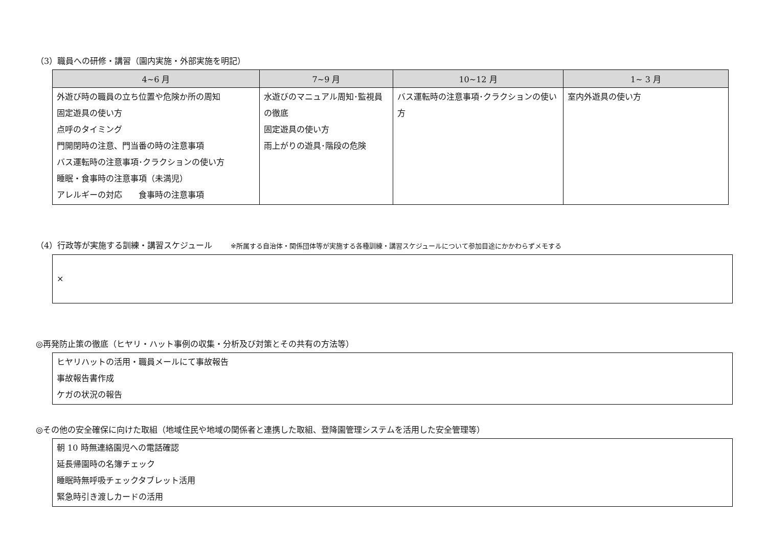（3）職員への研修・講習（園内実施・外部実施を明記）
| 4~6 月 | 7~9 月 | 10~12 月 | 1~ 3 月 |
| --- | --- | --- | --- |
| 外遊び時の職員の立ち位置や危険か所の周知 固定遊具の使い方 点呼のタイミング 門開閉時の注意、門当番の時の注意事項 バス運転時の注意事項･クラクションの使い方 睡眠・食事時の注意事項（未満児） アレルギーの対応 食事時の注意事項 | 水遊びのマニュアル周知･監視員の徹底 固定遊具の使い方 雨上がりの遊具･階段の危険 | バス運転時の注意事項･クラクションの使い方 | 室内外遊具の使い方 |
（4）行政等が実施する訓練・講習スケジュール ※所属する自治体・関係団体等が実施する各種訓練・講習スケジュールについて参加目途にかかわらずメモする
×
◎再発防止策の徹底（ヒヤリ・ハット事例の収集・分析及び対策とその共有の方法等）
ヒヤリハットの活用・職員メールにて事故報告
事故報告書作成
ケガの状況の報告
◎その他の安全確保に向けた取組（地域住民や地域の関係者と連携した取組、登降園管理システムを活用した安全管理等）
朝 10 時無連絡園児への電話確認
延長帰園時の名簿チェック
睡眠時無呼吸チェックタブレット活用
緊急時引き渡しカードの活用